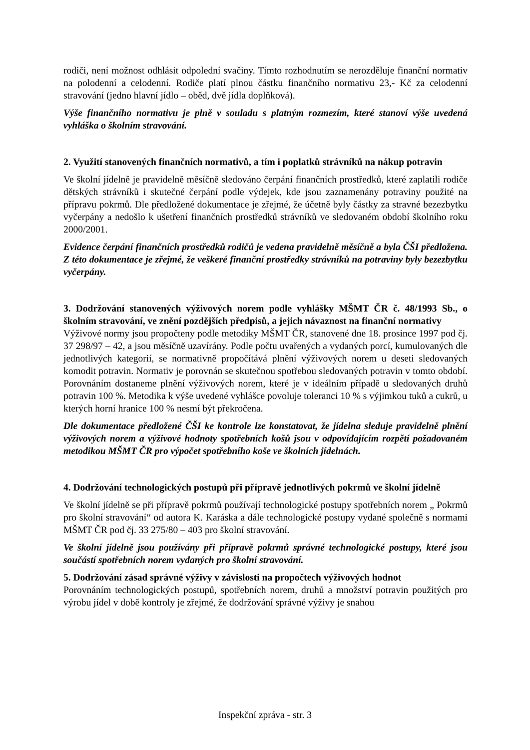rodiči, není možnost odhlásit odpolední svačiny. Tímto rozhodnutím se nerozděluje finanční normativ na polodenní a celodenní. Rodiče platí plnou částku finančního normativu 23,- Kč za celodenní stravování (jedno hlavní jídlo – oběd, dvě jídla doplňková).
Výše finančního normativu je plně v souladu s platným rozmezím, které stanoví výše uvedená vyhláška o školním stravování.
2. Využití stanovených finančních normativů, a tím i poplatků strávníků na nákup potravin
Ve školní jídelně je pravidelně měsíčně sledováno čerpání finančních prostředků, které zaplatili rodiče dětských strávníků i skutečné čerpání podle výdejek, kde jsou zaznamenány potraviny použité na přípravu pokrmů. Dle předložené dokumentace je zřejmé, že účetně byly částky za stravné bezezbytku vyčerpány a nedošlo k ušetření finančních prostředků strávníků ve sledovaném období školního roku 2000/2001.
Evidence čerpání finančních prostředků rodičů je vedena pravidelně měsíčně a byla ČŠI předložena. Z této dokumentace je zřejmé, že veškeré finanční prostředky strávníků na potraviny byly bezezbytku vyčerpány.
3. Dodržování stanovených výživových norem podle vyhlášky MŠMT ČR č. 48/1993 Sb., o školním stravování, ve znění pozdějších předpisů, a jejich návaznost na finanční normativy
Výživové normy jsou propočteny podle metodiky MŠMT ČR, stanovené dne 18. prosince 1997 pod čj. 37 298/97 – 42, a jsou měsíčně uzavírány. Podle počtu uvařených a vydaných porcí, kumulovaných dle jednotlivých kategorií, se normativně propočítává plnění výživových norem u deseti sledovaných komodit potravin. Normativ je porovnán se skutečnou spotřebou sledovaných potravin v tomto období. Porovnáním dostaneme plnění výživových norem, které je v ideálním případě u sledovaných druhů potravin 100 %. Metodika k výše uvedené vyhlášce povoluje toleranci 10 % s výjimkou tuků a cukrů, u kterých horní hranice 100 % nesmí být překročena.
Dle dokumentace předložené ČŠI ke kontrole lze konstatovat, že jídelna sleduje pravidelně plnění výživových norem a výživové hodnoty spotřebních košů jsou v odpovídajícím rozpětí požadovaném metodikou MŠMT ČR pro výpočet spotřebního koše ve školních jídelnách.
4. Dodržování technologických postupů při přípravě jednotlivých pokrmů ve školní jídelně
Ve školní jídelně se při přípravě pokrmů používají technologické postupy spotřebních norem „ Pokrmů pro školní stravování“ od autora K. Karáska a dále technologické postupy vydané společně s normami MŠMT ČR pod čj. 33 275/80 – 403 pro školní stravování.
Ve školní jídelně jsou používány při přípravě pokrmů správné technologické postupy, které jsou součástí spotřebních norem vydaných pro školní stravování.
5. Dodržování zásad správné výživy v závislosti na propočtech výživových hodnot
Porovnáním technologických postupů, spotřebních norem, druhů a množství potravin použitých pro výrobu jídel v době kontroly je zřejmé, že dodržování správné výživy je snahou
Inspekční zpráva - str. 3